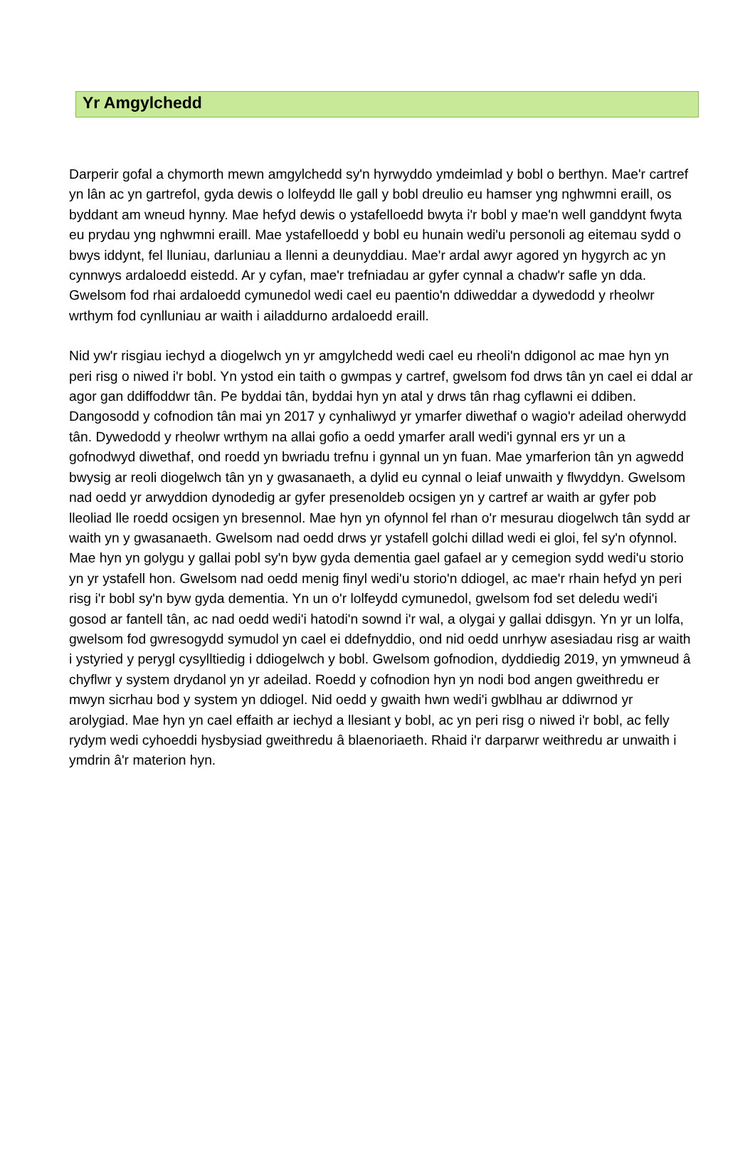Yr Amgylchedd
Darperir gofal a chymorth mewn amgylchedd sy'n hyrwyddo ymdeimlad y bobl o berthyn. Mae'r cartref yn lân ac yn gartrefol, gyda dewis o lolfeydd lle gall y bobl dreulio eu hamser yng nghwmni eraill, os byddant am wneud hynny. Mae hefyd dewis o ystafelloedd bwyta i'r bobl y mae'n well ganddynt fwyta eu prydau yng nghwmni eraill. Mae ystafelloedd y bobl eu hunain wedi'u personoli ag eitemau sydd o bwys iddynt, fel lluniau, darluniau a llenni a deunyddiau. Mae'r ardal awyr agored yn hygyrch ac yn cynnwys ardaloedd eistedd. Ar y cyfan, mae'r trefniadau ar gyfer cynnal a chadw'r safle yn dda. Gwelsom fod rhai ardaloedd cymunedol wedi cael eu paentio'n ddiweddar a dywedodd y rheolwr wrthym fod cynlluniau ar waith i ailaddurno ardaloedd eraill.
Nid yw'r risgiau iechyd a diogelwch yn yr amgylchedd wedi cael eu rheoli'n ddigonol ac mae hyn yn peri risg o niwed i'r bobl. Yn ystod ein taith o gwmpas y cartref, gwelsom fod drws tân yn cael ei ddal ar agor gan ddiffoddwr tân. Pe byddai tân, byddai hyn yn atal y drws tân rhag cyflawni ei ddiben. Dangosodd y cofnodion tân mai yn 2017 y cynhaliwyd yr ymarfer diwethaf o wagio'r adeilad oherwydd tân. Dywedodd y rheolwr wrthym na allai gofio a oedd ymarfer arall wedi'i gynnal ers yr un a gofnodwyd diwethaf, ond roedd yn bwriadu trefnu i gynnal un yn fuan. Mae ymarferion tân yn agwedd bwysig ar reoli diogelwch tân yn y gwasanaeth, a dylid eu cynnal o leiaf unwaith y flwyddyn. Gwelsom nad oedd yr arwyddion dynodedig ar gyfer presenoldeb ocsigen yn y cartref ar waith ar gyfer pob lleoliad lle roedd ocsigen yn bresennol. Mae hyn yn ofynnol fel rhan o'r mesurau diogelwch tân sydd ar waith yn y gwasanaeth. Gwelsom nad oedd drws yr ystafell golchi dillad wedi ei gloi, fel sy'n ofynnol. Mae hyn yn golygu y gallai pobl sy'n byw gyda dementia gael gafael ar y cemegion sydd wedi'u storio yn yr ystafell hon. Gwelsom nad oedd menig finyl wedi'u storio'n ddiogel, ac mae'r rhain hefyd yn peri risg i'r bobl sy'n byw gyda dementia. Yn un o'r lolfeydd cymunedol, gwelsom fod set deledu wedi'i gosod ar fantell tân, ac nad oedd wedi'i hatodi'n sownd i'r wal, a olygai y gallai ddisgyn. Yn yr un lolfa, gwelsom fod gwresogydd symudol yn cael ei ddefnyddio, ond nid oedd unrhyw asesiadau risg ar waith i ystyried y perygl cysylltiedig i ddiogelwch y bobl. Gwelsom gofnodion, dyddiedig 2019, yn ymwneud â chyflwr y system drydanol yn yr adeilad. Roedd y cofnodion hyn yn nodi bod angen gweithredu er mwyn sicrhau bod y system yn ddiogel. Nid oedd y gwaith hwn wedi'i gwblhau ar ddiwrnod yr arolygiad. Mae hyn yn cael effaith ar iechyd a llesiant y bobl, ac yn peri risg o niwed i'r bobl, ac felly rydym wedi cyhoeddi hysbysiad gweithredu â blaenoriaeth. Rhaid i'r darparwr weithredu ar unwaith i ymdrin â'r materion hyn.